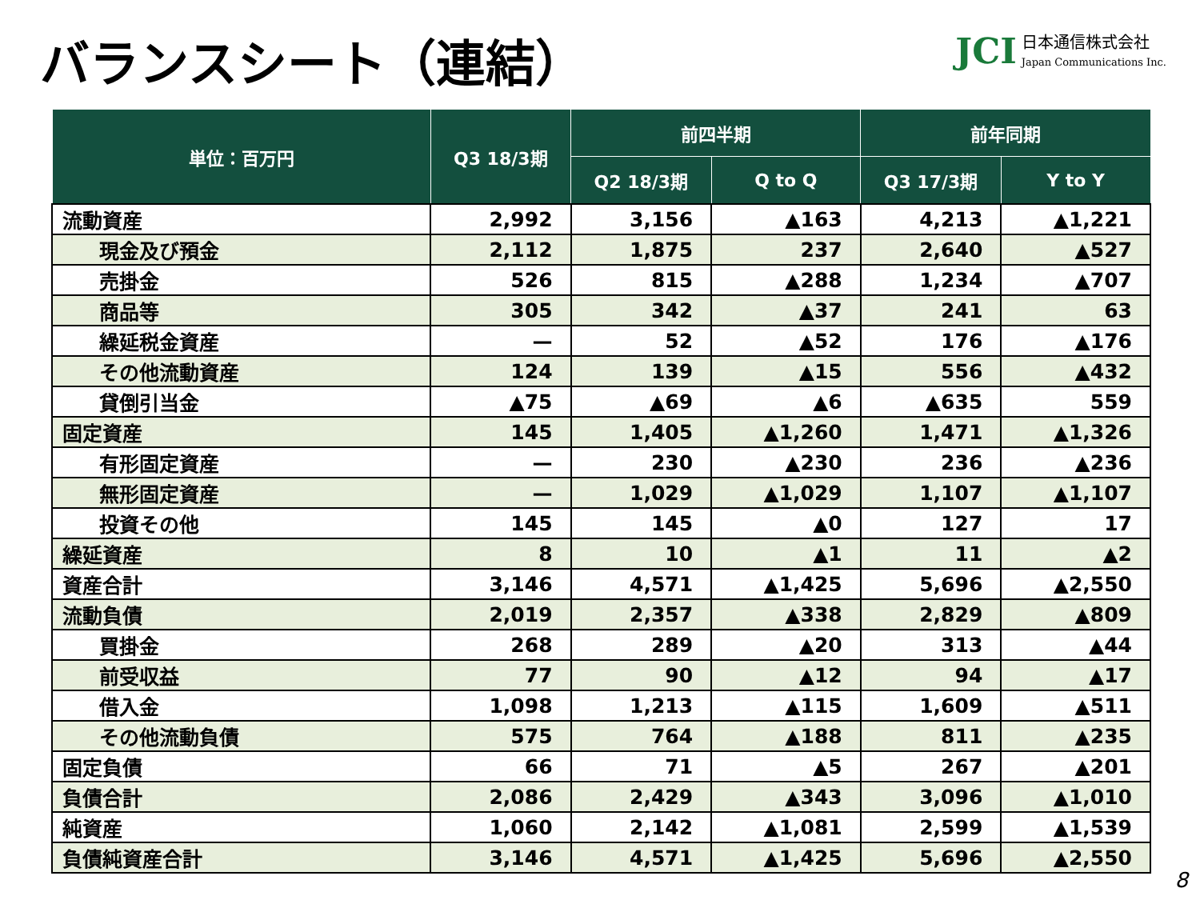バランスシート（連結）
JCI
日本通信株式会社
Japan Communications Inc.
| 単位：百万円 | Q3 18/3期 | 前四半期 | | 前年同期 | |
| --- | --- | --- | --- | --- | --- |
| | | Q2 18/3期 | Q to Q | Q3 17/3期 | Y to Y |
| 流動資産 | 2,992 | 3,156 | ▲163 | 4,213 | ▲1,221 |
| 現金及び預金 | 2,112 | 1,875 | 237 | 2,640 | ▲527 |
| 売掛金 | 526 | 815 | ▲288 | 1,234 | ▲707 |
| 商品等 | 305 | 342 | ▲37 | 241 | 63 |
| 繰延税金資産 | — | 52 | ▲52 | 176 | ▲176 |
| その他流動資産 | 124 | 139 | ▲15 | 556 | ▲432 |
| 貸倒引当金 | ▲75 | ▲69 | ▲6 | ▲635 | 559 |
| 固定資産 | 145 | 1,405 | ▲1,260 | 1,471 | ▲1,326 |
| 有形固定資産 | — | 230 | ▲230 | 236 | ▲236 |
| 無形固定資産 | — | 1,029 | ▲1,029 | 1,107 | ▲1,107 |
| 投資その他 | 145 | 145 | ▲0 | 127 | 17 |
| 繰延資産 | 8 | 10 | ▲1 | 11 | ▲2 |
| 資産合計 | 3,146 | 4,571 | ▲1,425 | 5,696 | ▲2,550 |
| 流動負債 | 2,019 | 2,357 | ▲338 | 2,829 | ▲809 |
| 買掛金 | 268 | 289 | ▲20 | 313 | ▲44 |
| 前受収益 | 77 | 90 | ▲12 | 94 | ▲17 |
| 借入金 | 1,098 | 1,213 | ▲115 | 1,609 | ▲511 |
| その他流動負債 | 575 | 764 | ▲188 | 811 | ▲235 |
| 固定負債 | 66 | 71 | ▲5 | 267 | ▲201 |
| 負債合計 | 2,086 | 2,429 | ▲343 | 3,096 | ▲1,010 |
| 純資産 | 1,060 | 2,142 | ▲1,081 | 2,599 | ▲1,539 |
| 負債純資産合計 | 3,146 | 4,571 | ▲1,425 | 5,696 | ▲2,550 |
8